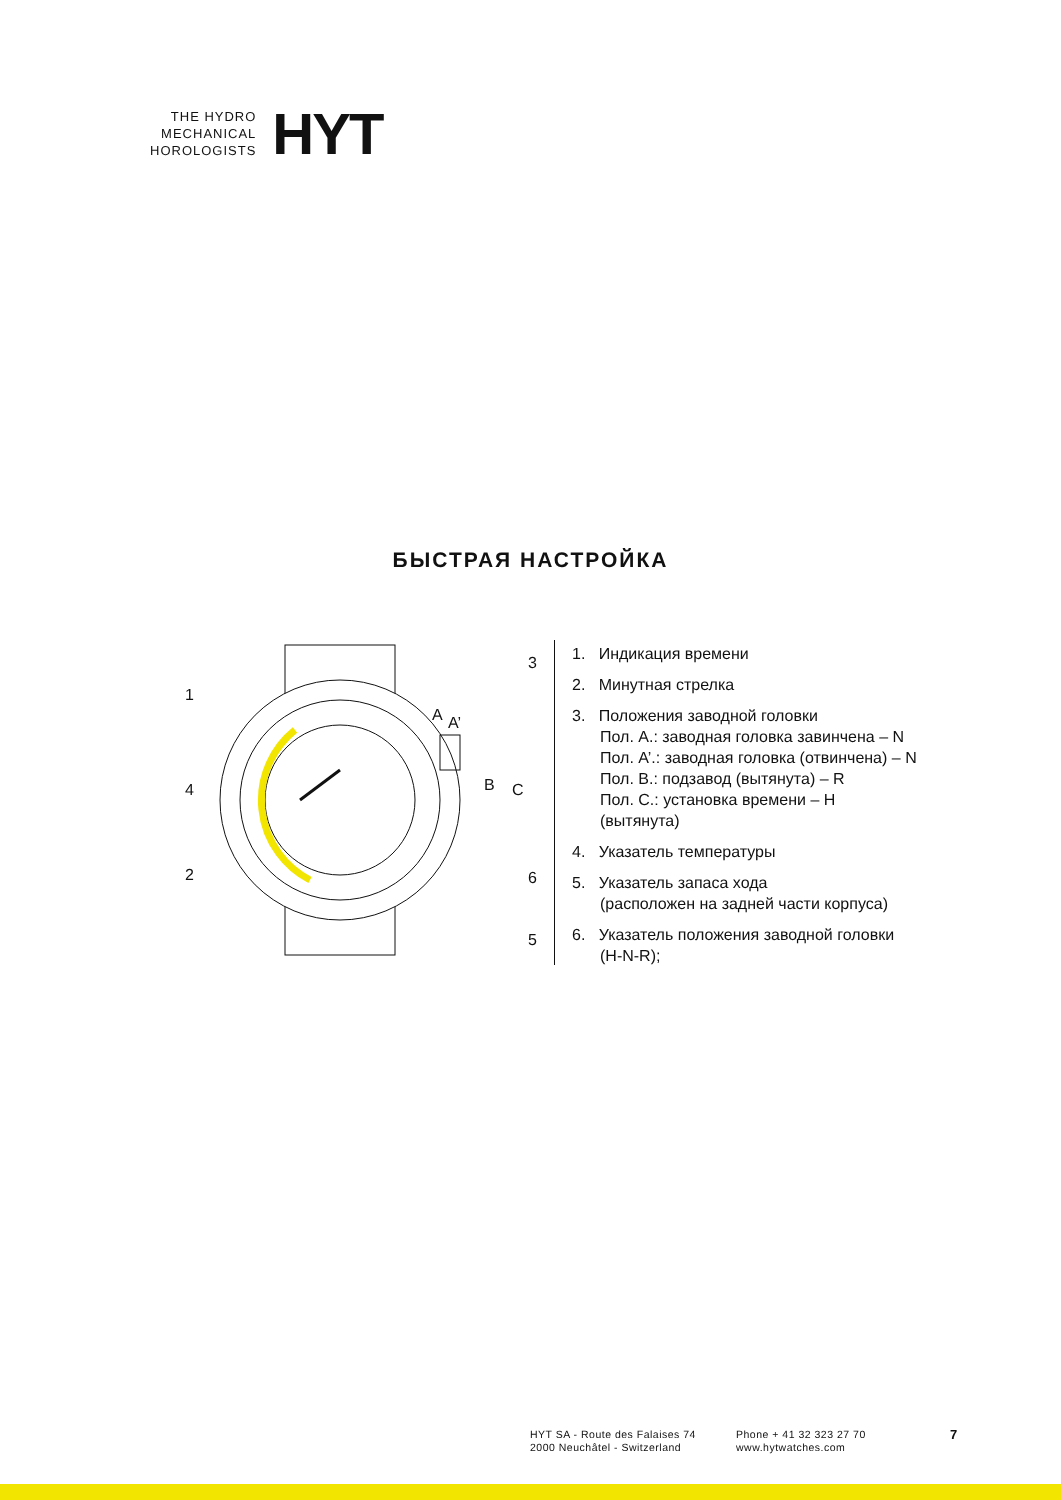THE HYDRO
MECHANICAL
HOROLOGISTS
HYT
БЫСТРАЯ НАСТРОЙКА
1
2
3
4
5
6
A
A’
B
C
1. Индикация времени
2. Минутная стрелка
3. Положения заводной головки
Пол. A.: заводная головка завинчена – N
Пол. A’.: заводная головка (отвинчена) – N
Пол. B.: подзавод (вытянута) – R
Пол. C.: установка времени – H
(вытянута)
4. Указатель температуры
5. Указатель запаса хода
(расположен на задней части корпуса)
6. Указатель положения заводной головки
(H-N-R);
HYT SA - Route des Falaises 74
2000 Neuchâtel - Switzerland
Phone + 41 32 323 27 70
www.hytwatches.com
7